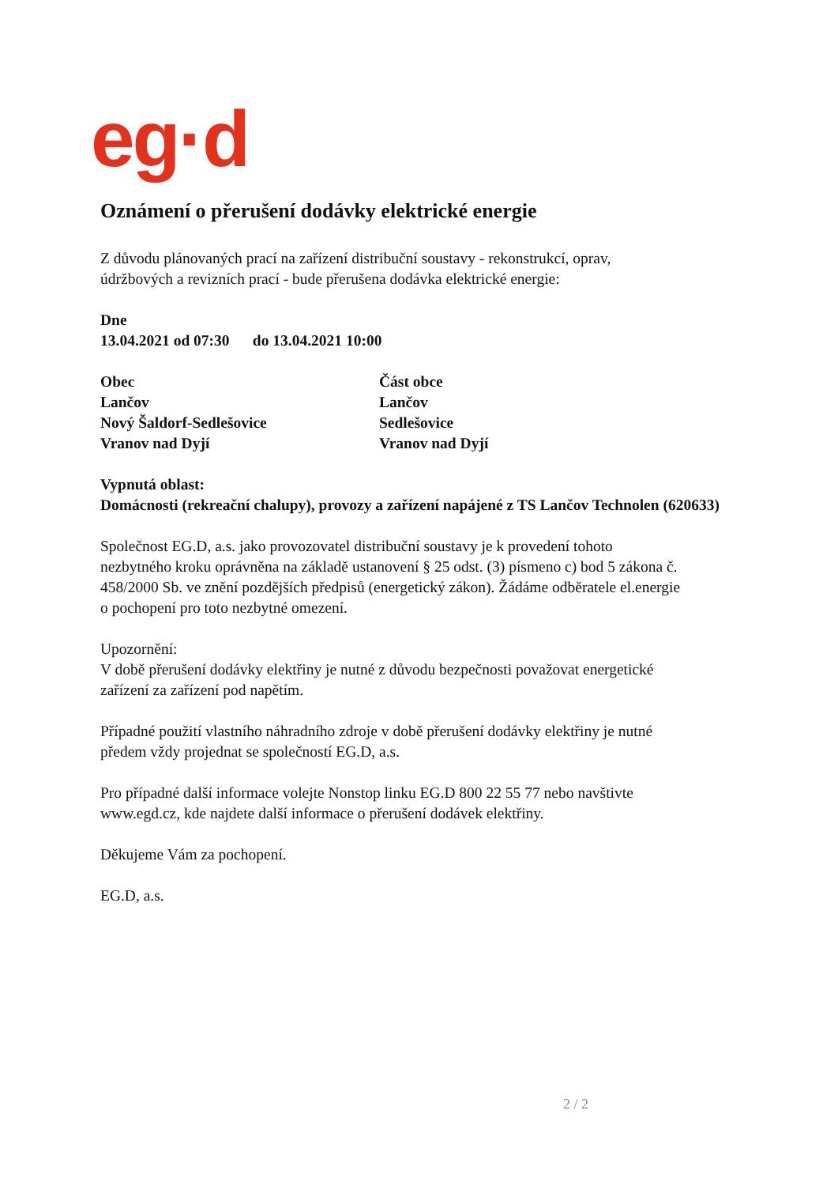eg·d
Oznámení o přerušení dodávky elektrické energie
Z důvodu plánovaných prací na zařízení distribuční soustavy - rekonstrukcí, oprav,
údržbových a revizních prací - bude přerušena dodávka elektrické energie:
Dne
13.04.2021 od 07:30 do 13.04.2021 10:00
Obec
Lančov
Nový Šaldorf-Sedlešovice
Vranov nad Dyjí
Část obce
Lančov
Sedlešovice
Vranov nad Dyjí
Vypnutá oblast:
Domácnosti (rekreační chalupy), provozy a zařízení napájené z TS Lančov Technolen (620633)
Společnost EG.D, a.s. jako provozovatel distribuční soustavy je k provedení tohoto
nezbytného kroku oprávněna na základě ustanovení § 25 odst. (3) písmeno c) bod 5 zákona č.
458/2000 Sb. ve znění pozdějších předpisů (energetický zákon). Žádáme odběratele el.energie
o pochopení pro toto nezbytné omezení.
Upozornění:
V době přerušení dodávky elektřiny je nutné z důvodu bezpečnosti považovat energetické
zařízení za zařízení pod napětím.
Případné použití vlastního náhradního zdroje v době přerušení dodávky elektřiny je nutné
předem vždy projednat se společností EG.D, a.s.
Pro případné další informace volejte Nonstop linku EG.D 800 22 55 77 nebo navštivte
www.egd.cz, kde najdete další informace o přerušení dodávek elektřiny.
Děkujeme Vám za pochopení.
EG.D, a.s.
2 / 2